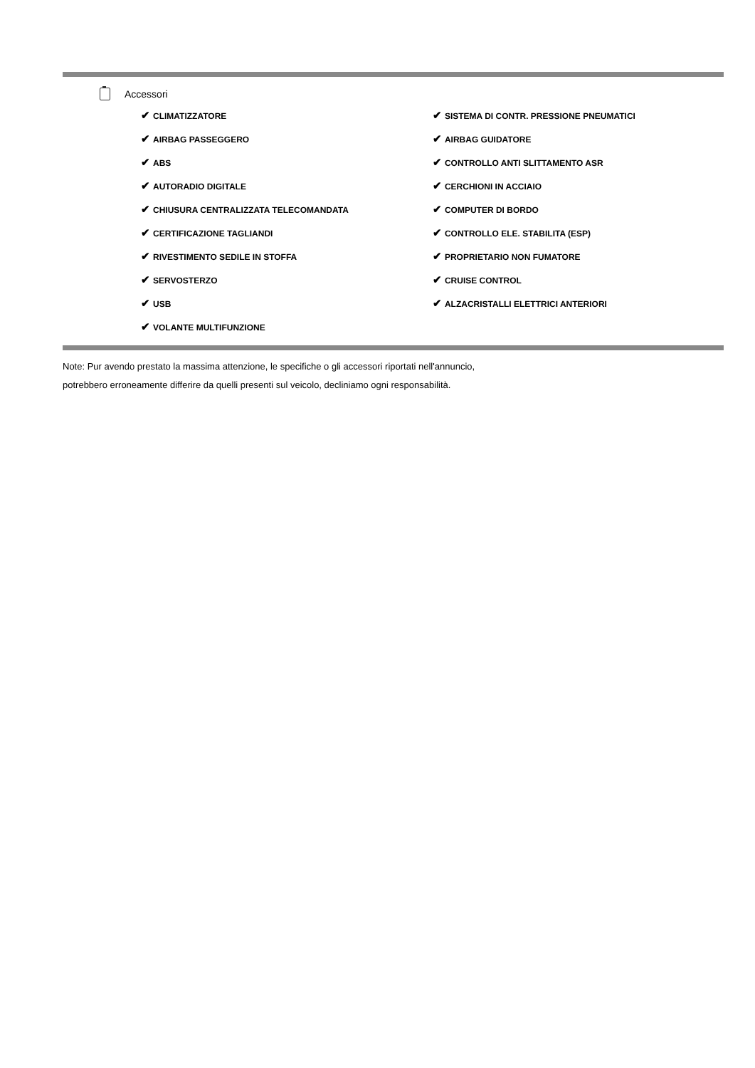Accessori
| ✔ CLIMATIZZATORE | ✔ SISTEMA DI CONTR. PRESSIONE PNEUMATICI |
| ✔ AIRBAG PASSEGGERO | ✔ AIRBAG GUIDATORE |
| ✔ ABS | ✔ CONTROLLO ANTI SLITTAMENTO ASR |
| ✔ AUTORADIO DIGITALE | ✔ CERCHIONI IN ACCIAIO |
| ✔ CHIUSURA CENTRALIZZATA TELECOMANDATA | ✔ COMPUTER DI BORDO |
| ✔ CERTIFICAZIONE TAGLIANDI | ✔ CONTROLLO ELE. STABILITA (ESP) |
| ✔ RIVESTIMENTO SEDILE IN STOFFA | ✔ PROPRIETARIO NON FUMATORE |
| ✔ SERVOSTERZO | ✔ CRUISE CONTROL |
| ✔ USB | ✔ ALZACRISTALLI ELETTRICI ANTERIORI |
| ✔ VOLANTE MULTIFUNZIONE | |
Note: Pur avendo prestato la massima attenzione, le specifiche o gli accessori riportati nell'annuncio,
potrebbero erroneamente differire da quelli presenti sul veicolo, decliniamo ogni responsabilità.